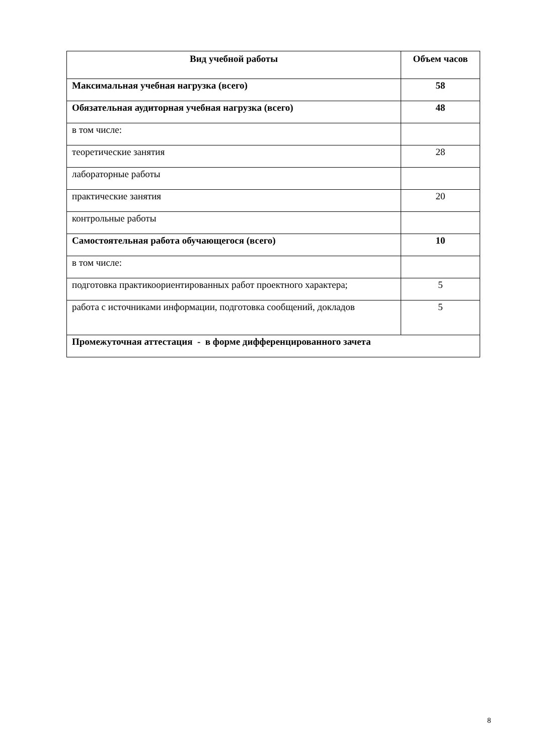| Вид учебной работы | Объем часов |
| --- | --- |
| Максимальная учебная нагрузка (всего) | 58 |
| Обязательная аудиторная учебная нагрузка (всего) | 48 |
| в том числе: | |
| теоретические занятия | 28 |
| лабораторные работы | |
| практические занятия | 20 |
| контрольные работы | |
| Самостоятельная работа обучающегося (всего) | 10 |
| в том числе: | |
| подготовка практикоориентированных работ проектного характера; | 5 |
| работа с источниками информации, подготовка сообщений, докладов | 5 |
| Промежуточная аттестация - в форме дифференцированного зачета | |
8